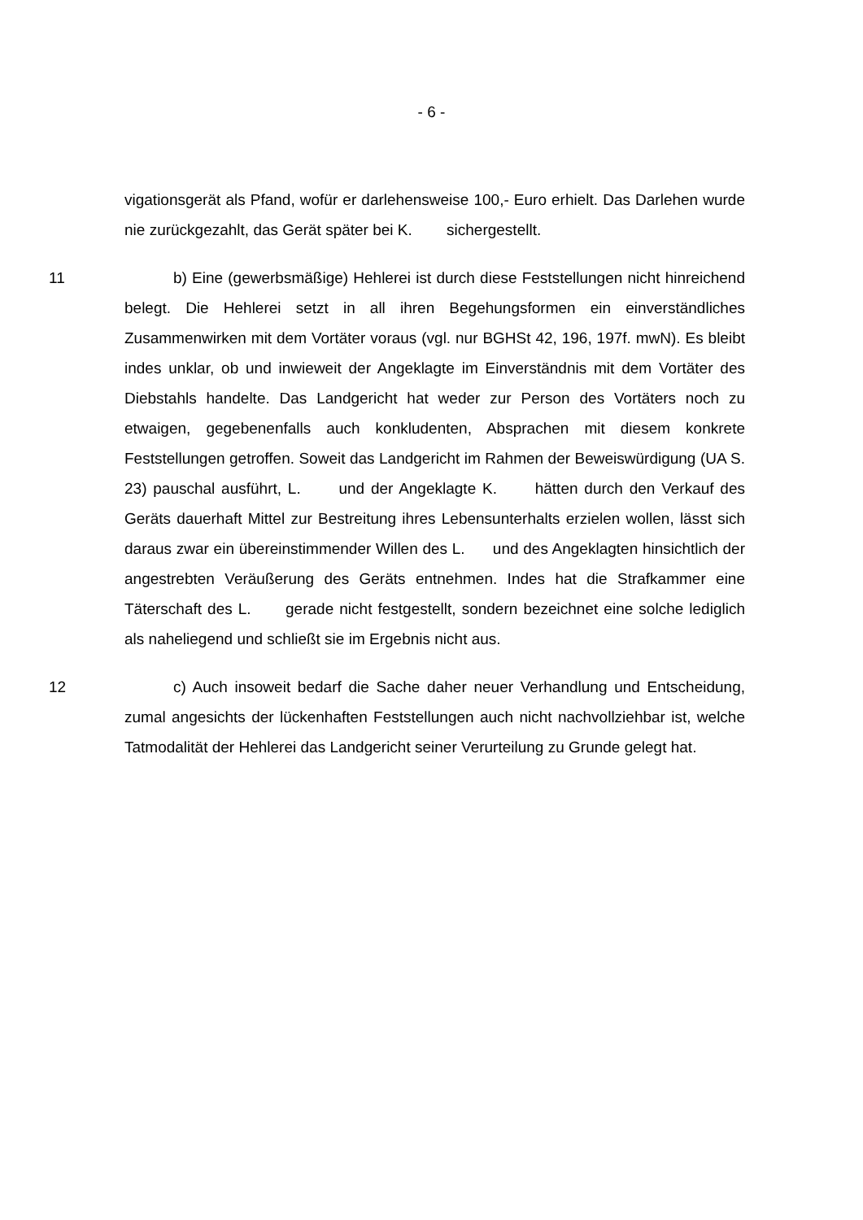- 6 -
vigationsgerät als Pfand, wofür er darlehensweise 100,- Euro erhielt. Das Darlehen wurde nie zurückgezahlt, das Gerät später bei K. sichergestellt.
11 b) Eine (gewerbsmäßige) Hehlerei ist durch diese Feststellungen nicht hinreichend belegt. Die Hehlerei setzt in all ihren Begehungsformen ein einverständliches Zusammenwirken mit dem Vortäter voraus (vgl. nur BGHSt 42, 196, 197f. mwN). Es bleibt indes unklar, ob und inwieweit der Angeklagte im Einverständnis mit dem Vortäter des Diebstahls handelte. Das Landgericht hat weder zur Person des Vortäters noch zu etwaigen, gegebenenfalls auch konkludenten, Absprachen mit diesem konkrete Feststellungen getroffen. Soweit das Landgericht im Rahmen der Beweiswürdigung (UA S. 23) pauschal ausführt, L. und der Angeklagte K. hätten durch den Verkauf des Geräts dauerhaft Mittel zur Bestreitung ihres Lebensunterhalts erzielen wollen, lässt sich daraus zwar ein übereinstimmender Willen des L. und des Angeklagten hinsichtlich der angestrebten Veräußerung des Geräts entnehmen. Indes hat die Strafkammer eine Täterschaft des L. gerade nicht festgestellt, sondern bezeichnet eine solche lediglich als naheliegend und schließt sie im Ergebnis nicht aus.
12 c) Auch insoweit bedarf die Sache daher neuer Verhandlung und Entscheidung, zumal angesichts der lückenhaften Feststellungen auch nicht nachvollziehbar ist, welche Tatmodalität der Hehlerei das Landgericht seiner Verurteilung zu Grunde gelegt hat.